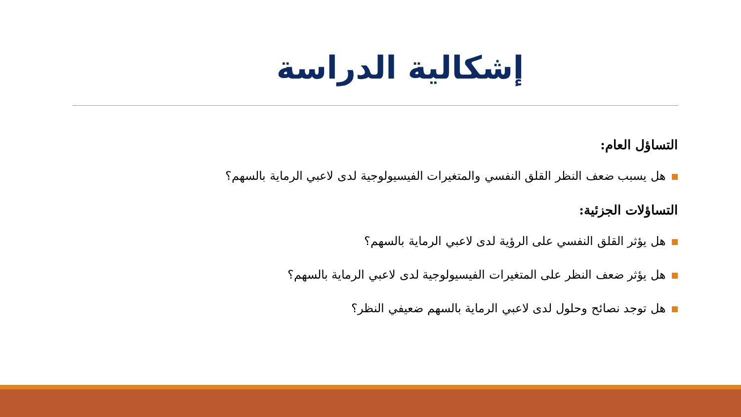إشكالية الدراسة
التساؤل العام:
هل يسبب ضعف النظر القلق النفسي والمتغيرات الفيسيولوجية لدى لاعبي الرماية بالسهم؟
التساؤلات الجزئية:
هل يؤثر القلق النفسي على الرؤية لدى لاعبي الرماية بالسهم؟
هل يؤثر ضعف النظر على المتغيرات الفيسيولوجية لدى لاعبي الرماية بالسهم؟
هل توجد نصائح وحلول لدى لاعبي الرماية بالسهم ضعيفي النظر؟